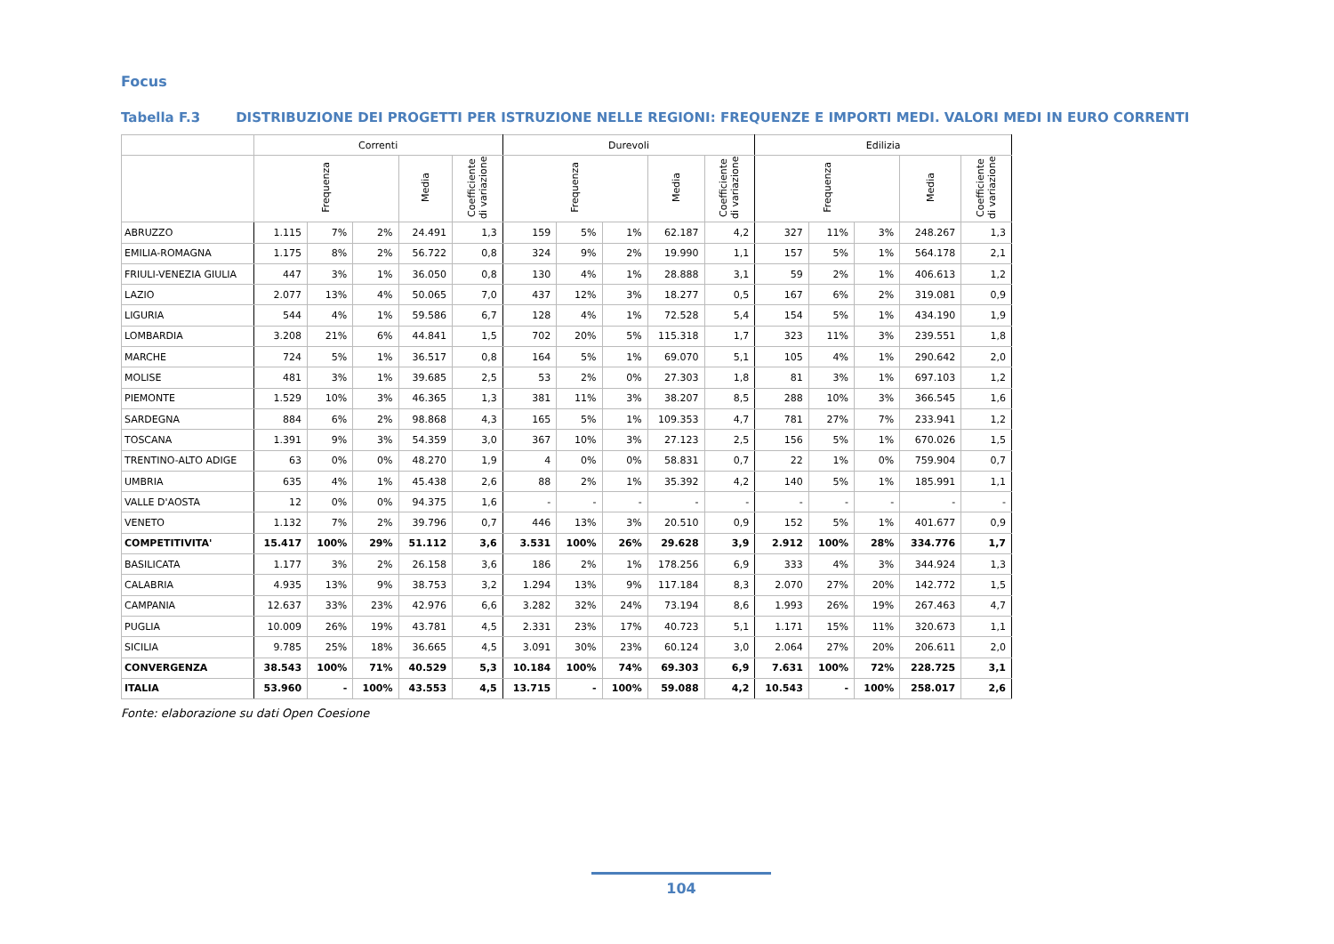Focus
Tabella F.3 DISTRIBUZIONE DEI PROGETTI PER ISTRUZIONE NELLE REGIONI: FREQUENZE E IMPORTI MEDI. VALORI MEDI IN EURO CORRENTI
| | Correnti | | | | | Durevoli | | | | | Edilizia | | | | |
| --- | --- | --- | --- | --- | --- | --- | --- | --- | --- | --- | --- | --- | --- | --- | --- |
| | Frequenza | | | Media | Coefficiente di variazione | Frequenza | | | Media | Coefficiente di variazione | Frequenza | | | Media | Coefficiente di variazione |
| ABRUZZO | 1.115 | 7% | 2% | 24.491 | 1,3 | 159 | 5% | 1% | 62.187 | 4,2 | 327 | 11% | 3% | 248.267 | 1,3 |
| EMILIA-ROMAGNA | 1.175 | 8% | 2% | 56.722 | 0,8 | 324 | 9% | 2% | 19.990 | 1,1 | 157 | 5% | 1% | 564.178 | 2,1 |
| FRIULI-VENEZIA GIULIA | 447 | 3% | 1% | 36.050 | 0,8 | 130 | 4% | 1% | 28.888 | 3,1 | 59 | 2% | 1% | 406.613 | 1,2 |
| LAZIO | 2.077 | 13% | 4% | 50.065 | 7,0 | 437 | 12% | 3% | 18.277 | 0,5 | 167 | 6% | 2% | 319.081 | 0,9 |
| LIGURIA | 544 | 4% | 1% | 59.586 | 6,7 | 128 | 4% | 1% | 72.528 | 5,4 | 154 | 5% | 1% | 434.190 | 1,9 |
| LOMBARDIA | 3.208 | 21% | 6% | 44.841 | 1,5 | 702 | 20% | 5% | 115.318 | 1,7 | 323 | 11% | 3% | 239.551 | 1,8 |
| MARCHE | 724 | 5% | 1% | 36.517 | 0,8 | 164 | 5% | 1% | 69.070 | 5,1 | 105 | 4% | 1% | 290.642 | 2,0 |
| MOLISE | 481 | 3% | 1% | 39.685 | 2,5 | 53 | 2% | 0% | 27.303 | 1,8 | 81 | 3% | 1% | 697.103 | 1,2 |
| PIEMONTE | 1.529 | 10% | 3% | 46.365 | 1,3 | 381 | 11% | 3% | 38.207 | 8,5 | 288 | 10% | 3% | 366.545 | 1,6 |
| SARDEGNA | 884 | 6% | 2% | 98.868 | 4,3 | 165 | 5% | 1% | 109.353 | 4,7 | 781 | 27% | 7% | 233.941 | 1,2 |
| TOSCANA | 1.391 | 9% | 3% | 54.359 | 3,0 | 367 | 10% | 3% | 27.123 | 2,5 | 156 | 5% | 1% | 670.026 | 1,5 |
| TRENTINO-ALTO ADIGE | 63 | 0% | 0% | 48.270 | 1,9 | 4 | 0% | 0% | 58.831 | 0,7 | 22 | 1% | 0% | 759.904 | 0,7 |
| UMBRIA | 635 | 4% | 1% | 45.438 | 2,6 | 88 | 2% | 1% | 35.392 | 4,2 | 140 | 5% | 1% | 185.991 | 1,1 |
| VALLE D'AOSTA | 12 | 0% | 0% | 94.375 | 1,6 | - | - | - | - | - | - | - | - | - | - |
| VENETO | 1.132 | 7% | 2% | 39.796 | 0,7 | 446 | 13% | 3% | 20.510 | 0,9 | 152 | 5% | 1% | 401.677 | 0,9 |
| COMPETITIVITA' | 15.417 | 100% | 29% | 51.112 | 3,6 | 3.531 | 100% | 26% | 29.628 | 3,9 | 2.912 | 100% | 28% | 334.776 | 1,7 |
| BASILICATA | 1.177 | 3% | 2% | 26.158 | 3,6 | 186 | 2% | 1% | 178.256 | 6,9 | 333 | 4% | 3% | 344.924 | 1,3 |
| CALABRIA | 4.935 | 13% | 9% | 38.753 | 3,2 | 1.294 | 13% | 9% | 117.184 | 8,3 | 2.070 | 27% | 20% | 142.772 | 1,5 |
| CAMPANIA | 12.637 | 33% | 23% | 42.976 | 6,6 | 3.282 | 32% | 24% | 73.194 | 8,6 | 1.993 | 26% | 19% | 267.463 | 4,7 |
| PUGLIA | 10.009 | 26% | 19% | 43.781 | 4,5 | 2.331 | 23% | 17% | 40.723 | 5,1 | 1.171 | 15% | 11% | 320.673 | 1,1 |
| SICILIA | 9.785 | 25% | 18% | 36.665 | 4,5 | 3.091 | 30% | 23% | 60.124 | 3,0 | 2.064 | 27% | 20% | 206.611 | 2,0 |
| CONVERGENZA | 38.543 | 100% | 71% | 40.529 | 5,3 | 10.184 | 100% | 74% | 69.303 | 6,9 | 7.631 | 100% | 72% | 228.725 | 3,1 |
| ITALIA | 53.960 | - | 100% | 43.553 | 4,5 | 13.715 | - | 100% | 59.088 | 4,2 | 10.543 | - | 100% | 258.017 | 2,6 |
Fonte: elaborazione su dati Open Coesione
104